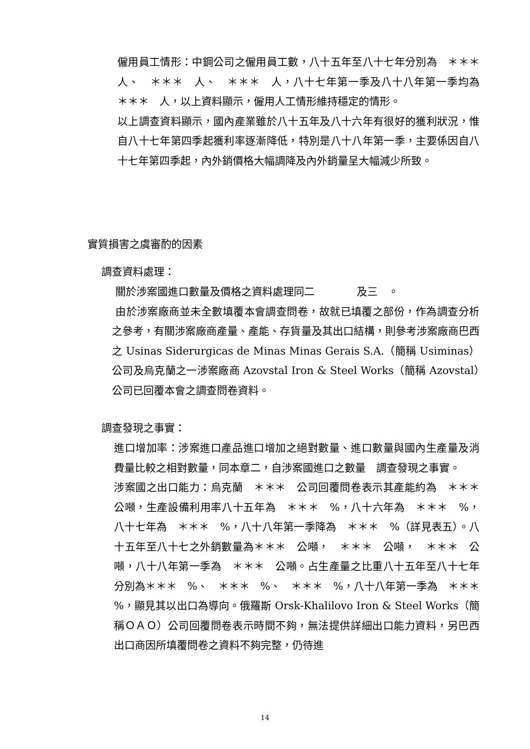僱用員工情形：中鋼公司之僱用員工數，八十五年至八十七年分別為　＊＊＊　人、　＊＊＊　人、　＊＊＊　人，八十七年第一季及八十八年第一季均為　＊＊＊　人，以上資料顯示，僱用人工情形維持穩定的情形。
以上調查資料顯示，國內產業雖於八十五年及八十六年有很好的獲利狀況，惟自八十七年第四季起獲利率逐漸降低，特別是八十八年第一季，主要係因自八十七年第四季起，內外銷價格大幅調降及內外銷量呈大幅減少所致。
實質損害之虞審酌的因素
調查資料處理：
關於涉案國進口數量及價格之資料處理同二　　　　及三　。
由於涉案廠商並未全數填覆本會調查問卷，故就已填覆之部份，作為調查分析之參考，有關涉案廠商產量、產能、存貨量及其出口結構，則參考涉案廠商巴西之 Usinas Siderurgicas de Minas Minas Gerais S.A.（簡稱 Usiminas）公司及烏克蘭之一涉案廠商 Azovstal Iron & Steel Works（簡稱 Azovstal）公司已回覆本會之調查問卷資料。
調查發現之事實：
進口增加率：涉案進口產品進口增加之絕對數量、進口數量與國內生產量及消費量比較之相對數量，同本章二，自涉案國進口之數量　調查發現之事實。
涉案國之出口能力：烏克蘭　＊＊＊　公司回覆問卷表示其產能約為　＊＊＊　公噸，生產設備利用率八十五年為　＊＊＊　%，八十六年為　＊＊＊　%，八十七年為　＊＊＊　%，八十八年第一季降為　＊＊＊　%（詳見表五）。八十五年至八十七之外銷數量為＊＊＊　公噸，　＊＊＊　公噸，　＊＊＊　公噸，八十八年第一季為　＊＊＊　公噸。占生產量之比重八十五年至八十七年分別為＊＊＊　%、　＊＊＊　%、　＊＊＊　%，八十八年第一季為　＊＊＊　%，顯見其以出口為導向。俄羅斯 Orsk-Khalilovo Iron & Steel Works（簡稱ＯＡＯ）公司回覆問卷表示時間不夠，無法提供詳細出口能力資料，另巴西出口商因所填覆問卷之資料不夠完整，仍待進
14